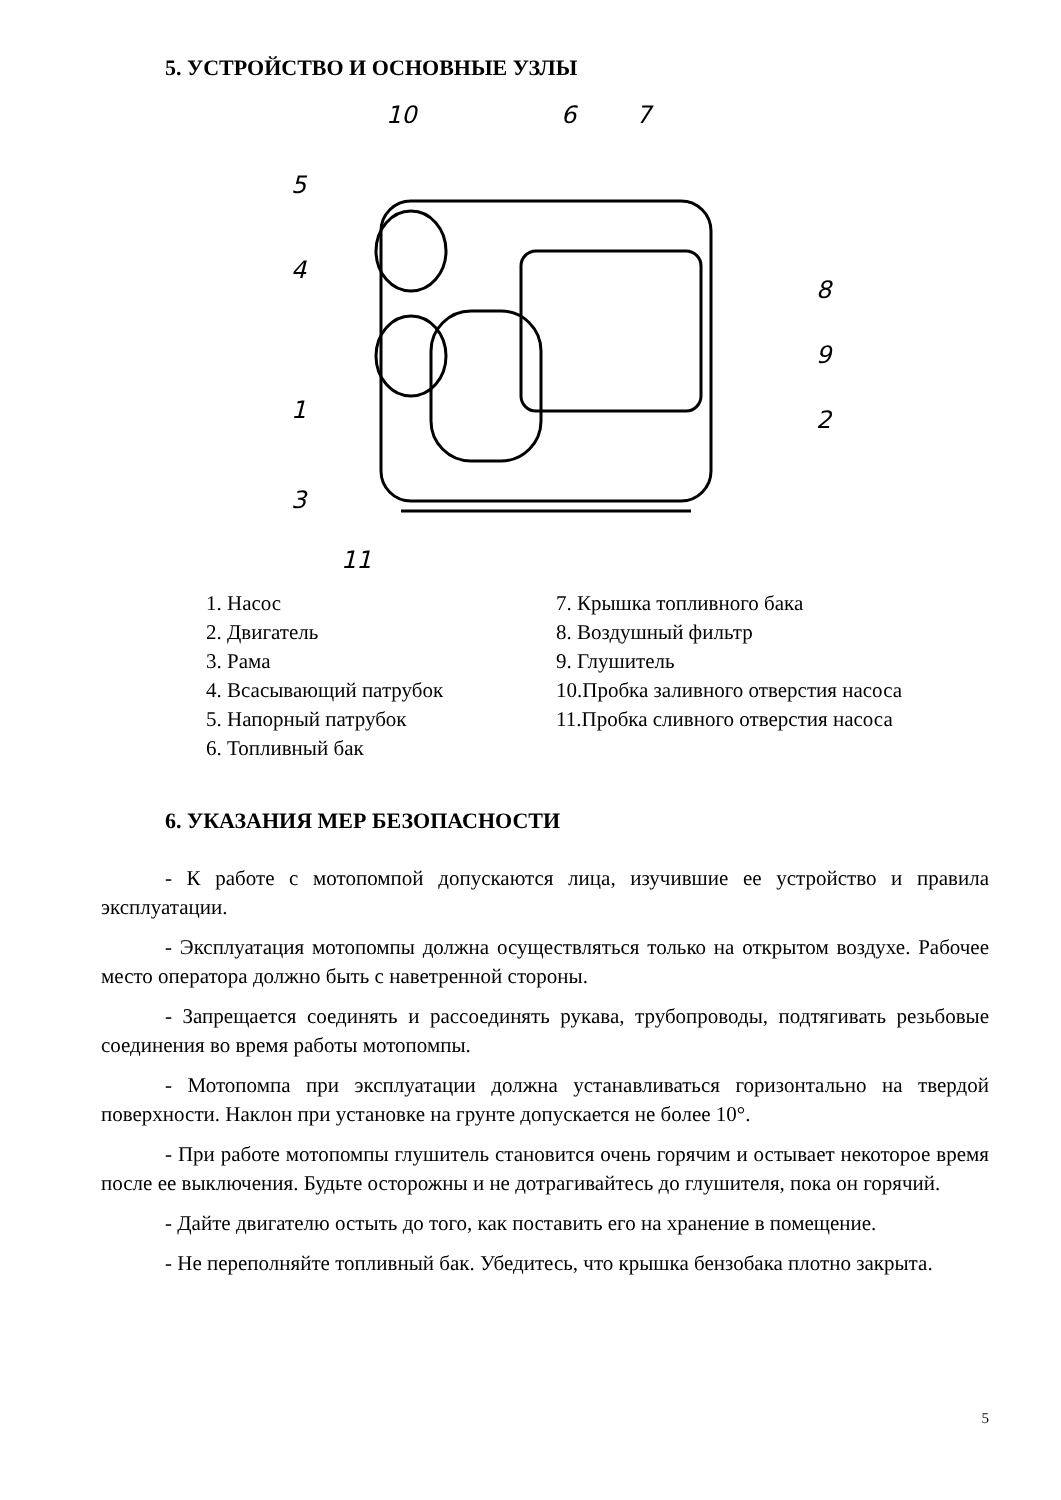5. УСТРОЙСТВО И ОСНОВНЫЕ УЗЛЫ
10 6 7
5
8
4
9
1 2
3
11
1. Насос
2. Двигатель
3. Рама
4. Всасывающий патрубок
5. Напорный патрубок
6. Топливный бак
7. Крышка топливного бака
8. Воздушный фильтр
9. Глушитель
10.Пробка заливного отверстия насоса
11.Пробка сливного отверстия насоса
6. УКАЗАНИЯ МЕР БЕЗОПАСНОСТИ
- К работе с мотопомпой допускаются лица, изучившие ее устройство и правила эксплуатации.
- Эксплуатация мотопомпы должна осуществляться только на открытом воздухе. Рабочее место оператора должно быть с наветренной стороны.
- Запрещается соединять и рассоединять рукава, трубопроводы, подтягивать резьбовые соединения во время работы мотопомпы.
- Мотопомпа при эксплуатации должна устанавливаться горизонтально на твердой поверхности. Наклон при установке на грунте допускается не более 10°.
- При работе мотопомпы глушитель становится очень горячим и остывает некоторое время после ее выключения. Будьте осторожны и не дотрагивайтесь до глушителя, пока он горячий.
- Дайте двигателю остыть до того, как поставить его на хранение в помещение.
- Не переполняйте топливный бак. Убедитесь, что крышка бензобака плотно закрыта.
5